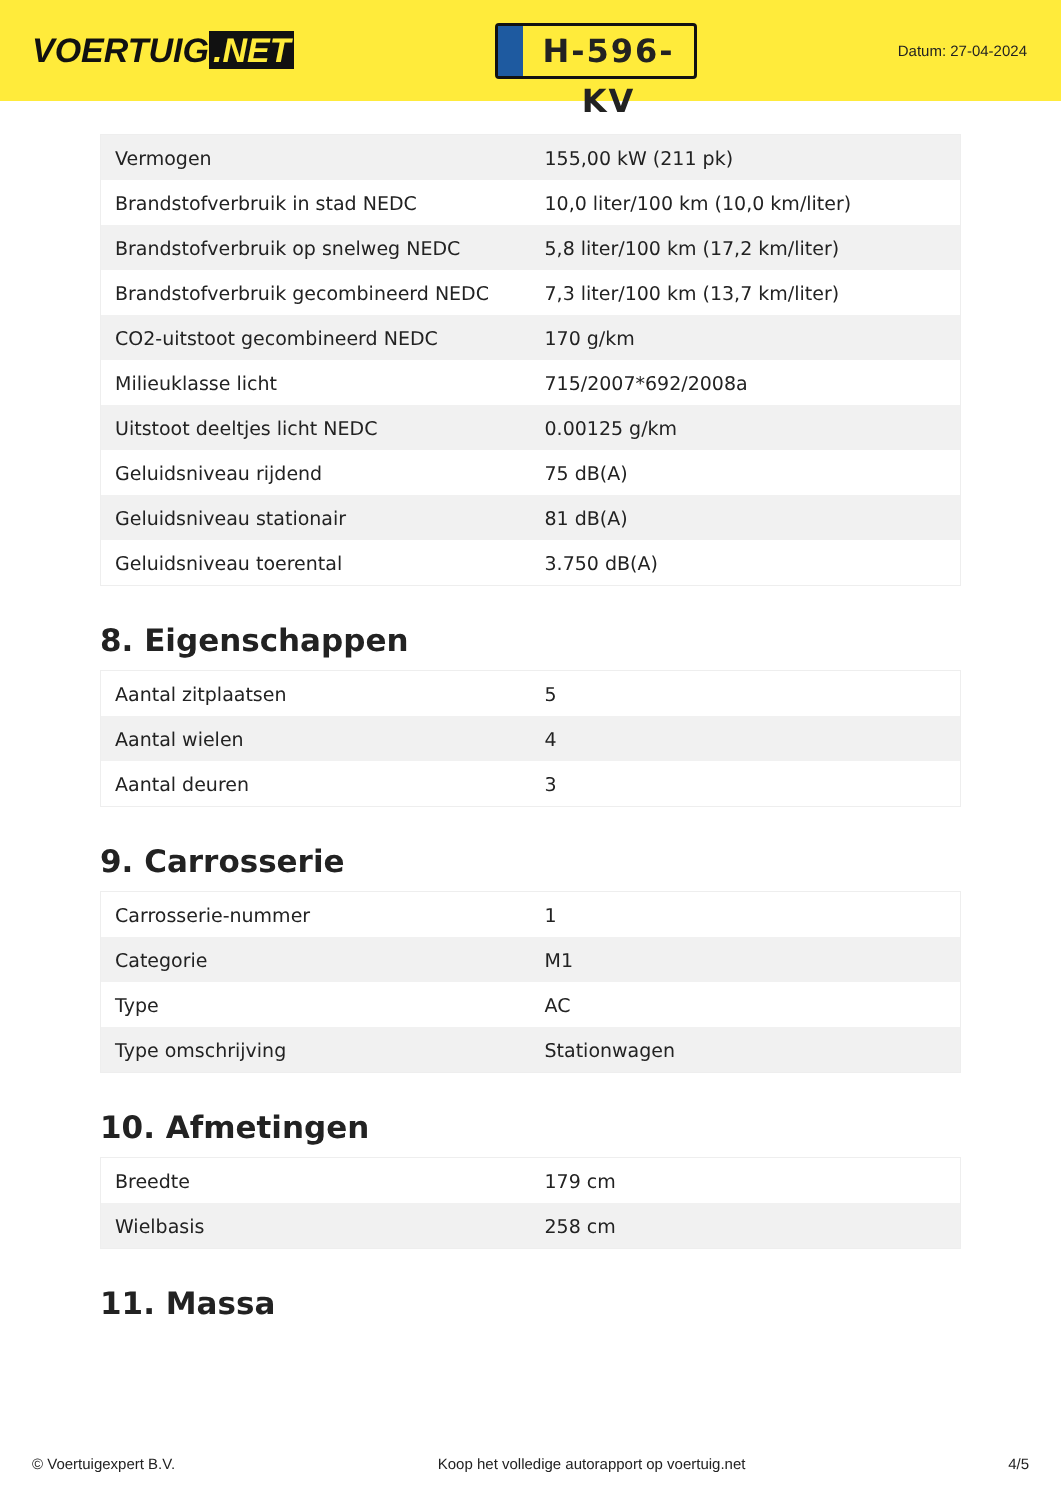VOERTUIG.NET
H-596-KV
Datum: 27-04-2024
| Vermogen | 155,00 kW (211 pk) |
| Brandstofverbruik in stad NEDC | 10,0 liter/100 km (10,0 km/liter) |
| Brandstofverbruik op snelweg NEDC | 5,8 liter/100 km (17,2 km/liter) |
| Brandstofverbruik gecombineerd NEDC | 7,3 liter/100 km (13,7 km/liter) |
| CO2-uitstoot gecombineerd NEDC | 170 g/km |
| Milieuklasse licht | 715/2007*692/2008a |
| Uitstoot deeltjes licht NEDC | 0.00125 g/km |
| Geluidsniveau rijdend | 75 dB(A) |
| Geluidsniveau stationair | 81 dB(A) |
| Geluidsniveau toerental | 3.750 dB(A) |
8. Eigenschappen
| Aantal zitplaatsen | 5 |
| Aantal wielen | 4 |
| Aantal deuren | 3 |
9. Carrosserie
| Carrosserie-nummer | 1 |
| Categorie | M1 |
| Type | AC |
| Type omschrijving | Stationwagen |
10. Afmetingen
| Breedte | 179 cm |
| Wielbasis | 258 cm |
11. Massa
© Voertuigexpert B.V. Koop het volledige autorapport op voertuig.net 4/5